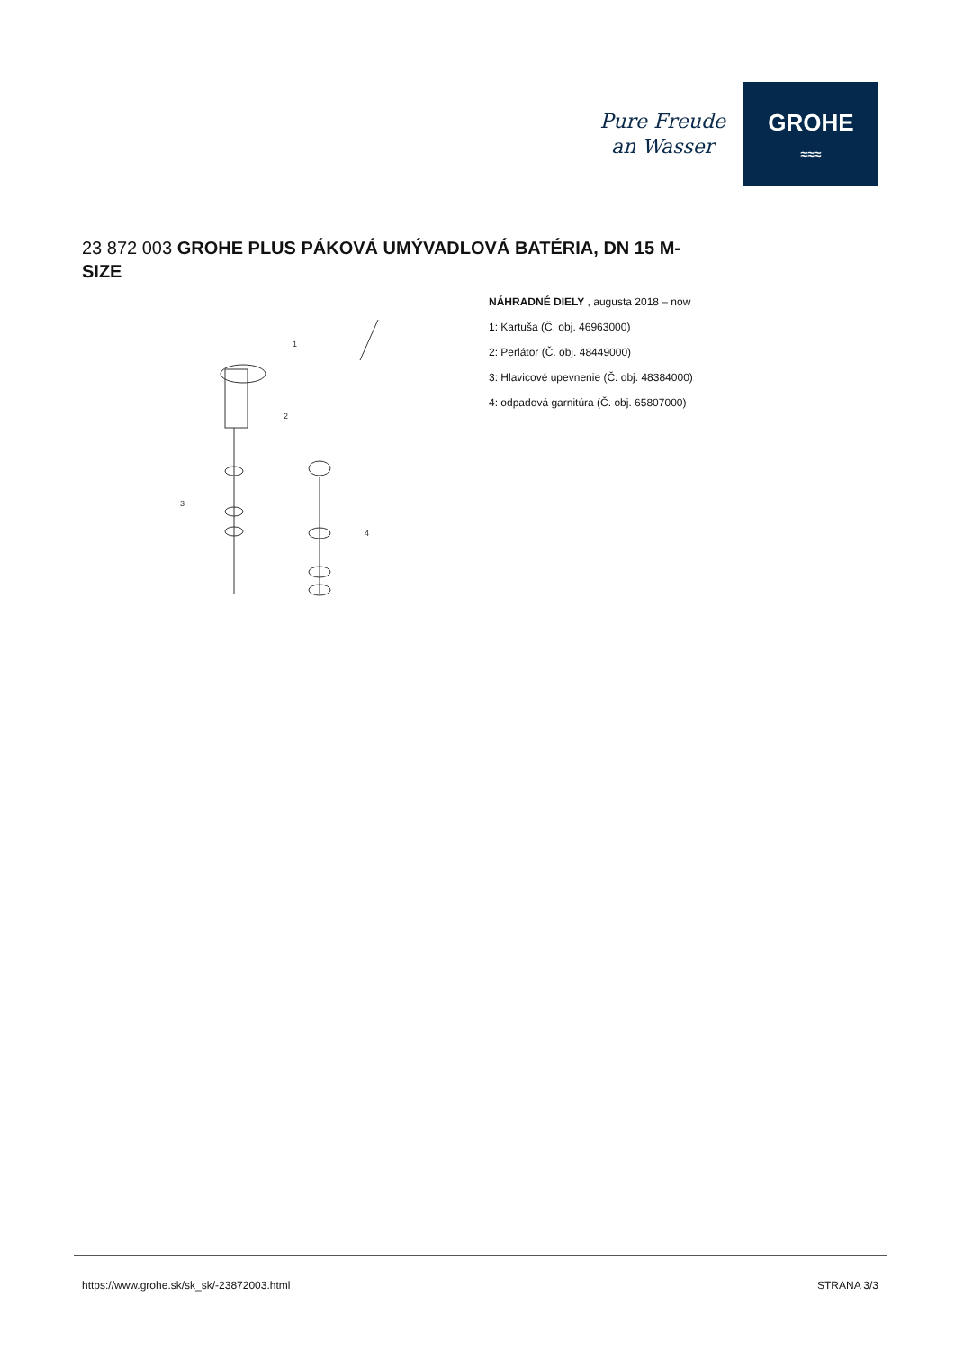Pure Freude
an Wasser
GROHE
≈≈≈
23 872 003 GROHE PLUS PÁKOVÁ UMÝVADLOVÁ BATÉRIA, DN 15 M-SIZE
1
2
3
4
NÁHRADNÉ DIELY , augusta 2018 – now
1: Kartuša (Č. obj. 46963000)
2: Perlátor (Č. obj. 48449000)
3: Hlavicové upevnenie (Č. obj. 48384000)
4: odpadová garnitúra (Č. obj. 65807000)
https://www.grohe.sk/sk_sk/-23872003.html STRANA 3/3